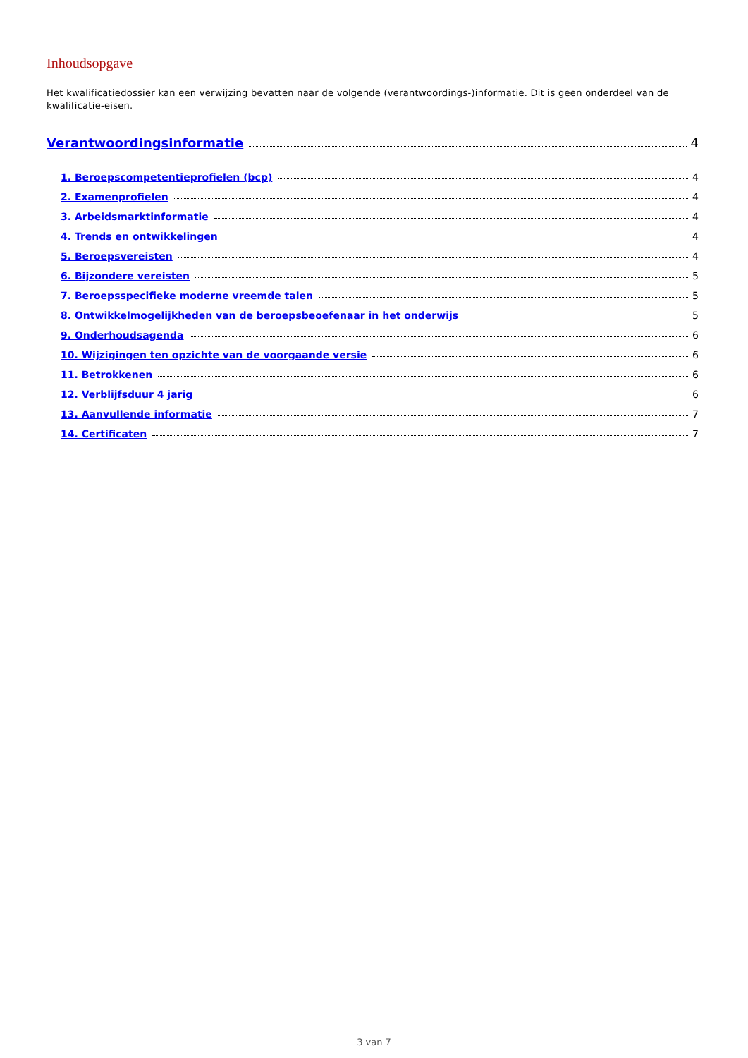Inhoudsopgave
Het kwalificatiedossier kan een verwijzing bevatten naar de volgende (verantwoordings-)informatie. Dit is geen onderdeel van de kwalificatie-eisen.
Verantwoordingsinformatie 4
1. Beroepscompetentieprofielen (bcp) 4
2. Examenprofielen 4
3. Arbeidsmarktinformatie 4
4. Trends en ontwikkelingen 4
5. Beroepsvereisten 4
6. Bijzondere vereisten 5
7. Beroepsspecifieke moderne vreemde talen 5
8. Ontwikkelmogelijkheden van de beroepsbeoefenaar in het onderwijs 5
9. Onderhoudsagenda 6
10. Wijzigingen ten opzichte van de voorgaande versie 6
11. Betrokkenen 6
12. Verblijfsduur 4 jarig 6
13. Aanvullende informatie 7
14. Certificaten 7
3 van 7